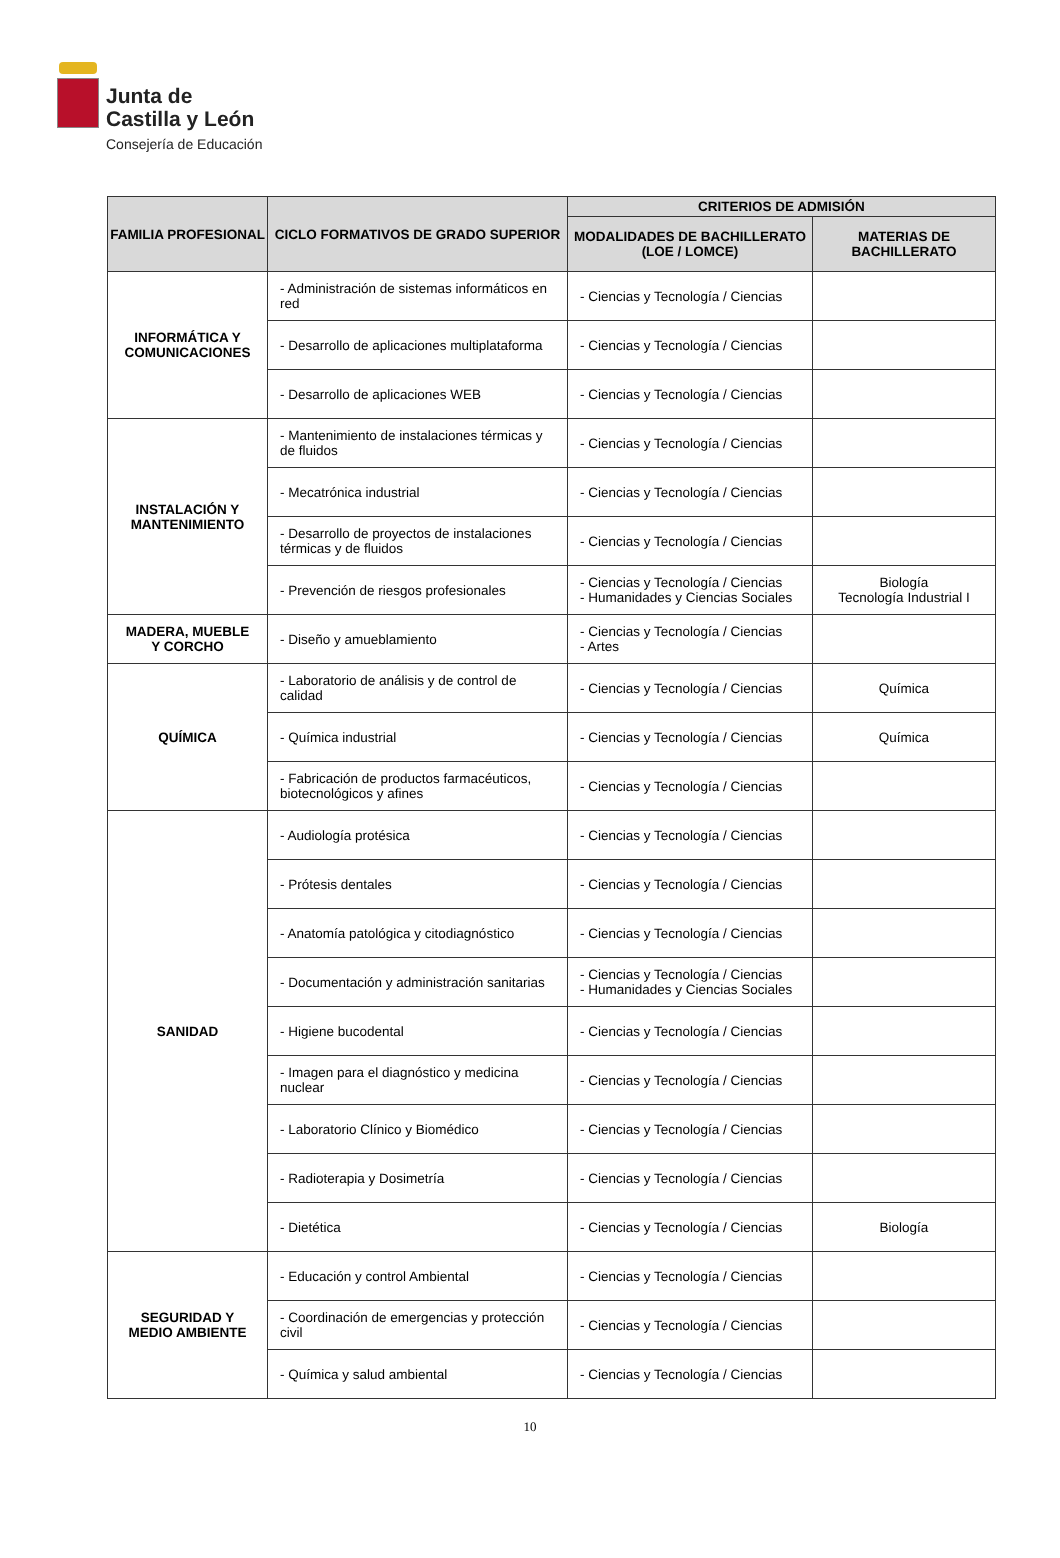Junta de
Castilla y León
Consejería de Educación
| FAMILIA PROFESIONAL | CICLO FORMATIVOS DE GRADO SUPERIOR | CRITERIOS DE ADMISIÓN | |
| --- | --- | --- | --- |
| | | MODALIDADES DE BACHILLERATO (LOE / LOMCE) | MATERIAS DE BACHILLERATO |
| INFORMÁTICA Y COMUNICACIONES | - Administración de sistemas informáticos en red | - Ciencias y Tecnología / Ciencias | |
| | - Desarrollo de aplicaciones multiplataforma | - Ciencias y Tecnología / Ciencias | |
| | - Desarrollo de aplicaciones WEB | - Ciencias y Tecnología / Ciencias | |
| INSTALACIÓN Y MANTENIMIENTO | - Mantenimiento de instalaciones térmicas y de fluidos | - Ciencias y Tecnología / Ciencias | |
| | - Mecatrónica industrial | - Ciencias y Tecnología / Ciencias | |
| | - Desarrollo de proyectos de instalaciones térmicas y de fluidos | - Ciencias y Tecnología / Ciencias | |
| | - Prevención de riesgos profesionales | - Ciencias y Tecnología / Ciencias - Humanidades y Ciencias Sociales | Biología Tecnología Industrial I |
| MADERA, MUEBLE Y CORCHO | - Diseño y amueblamiento | - Ciencias y Tecnología / Ciencias - Artes | |
| QUÍMICA | - Laboratorio de análisis y de control de calidad | - Ciencias y Tecnología / Ciencias | Química |
| | - Química industrial | - Ciencias y Tecnología / Ciencias | Química |
| | - Fabricación de productos farmacéuticos, biotecnológicos y afines | - Ciencias y Tecnología / Ciencias | |
| SANIDAD | - Audiología protésica | - Ciencias y Tecnología / Ciencias | |
| | - Prótesis dentales | - Ciencias y Tecnología / Ciencias | |
| | - Anatomía patológica y citodiagnóstico | - Ciencias y Tecnología / Ciencias | |
| | - Documentación y administración sanitarias | - Ciencias y Tecnología / Ciencias - Humanidades y Ciencias Sociales | |
| | - Higiene bucodental | - Ciencias y Tecnología / Ciencias | |
| | - Imagen para el diagnóstico y medicina nuclear | - Ciencias y Tecnología / Ciencias | |
| | - Laboratorio Clínico y Biomédico | - Ciencias y Tecnología / Ciencias | |
| | - Radioterapia y Dosimetría | - Ciencias y Tecnología / Ciencias | |
| | - Dietética | - Ciencias y Tecnología / Ciencias | Biología |
| SEGURIDAD Y MEDIO AMBIENTE | - Educación y control Ambiental | - Ciencias y Tecnología / Ciencias | |
| | - Coordinación de emergencias y protección civil | - Ciencias y Tecnología / Ciencias | |
| | - Química y salud ambiental | - Ciencias y Tecnología / Ciencias | |
10